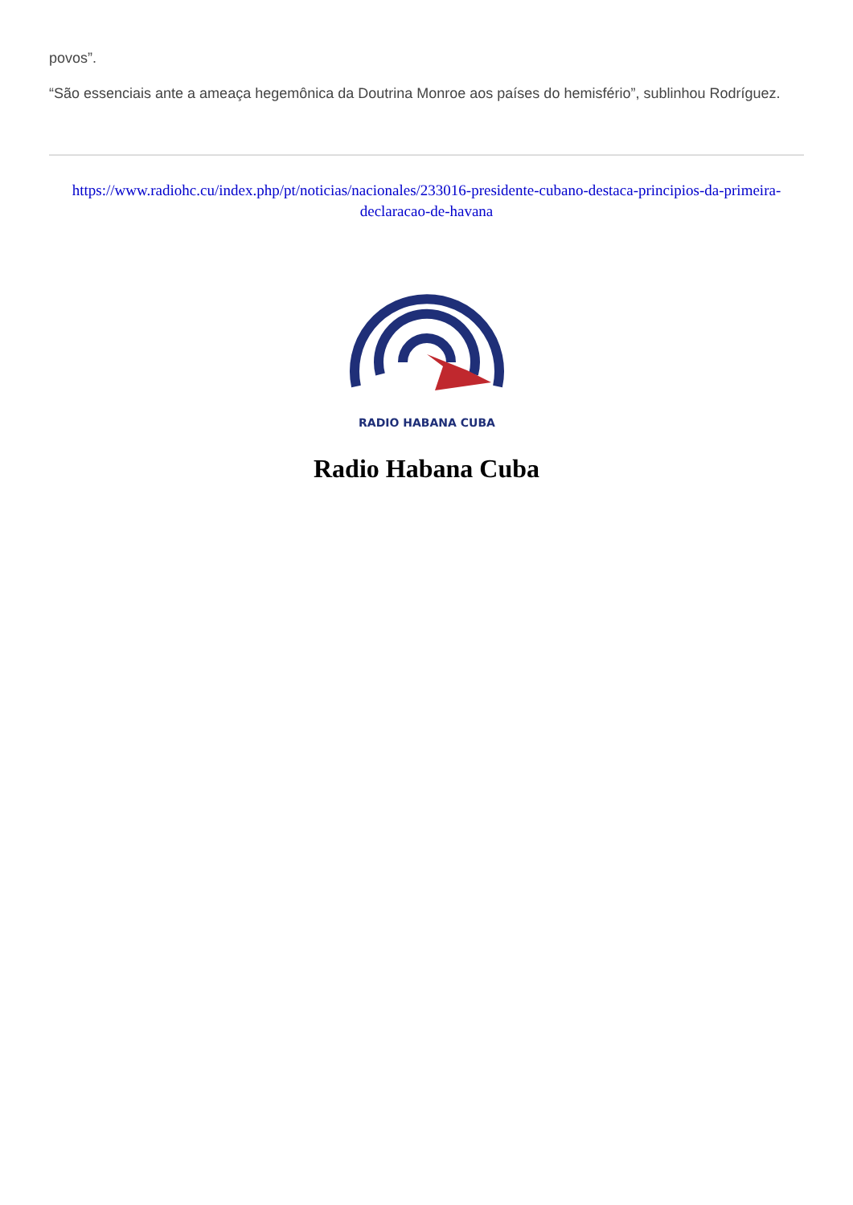povos”.
“São essenciais ante a ameaça hegemônica da Doutrina Monroe aos países do hemisfério”, sublinhou Rodríguez.
https://www.radiohc.cu/index.php/pt/noticias/nacionales/233016-presidente-cubano-destaca-principios-da-primeira-declaracao-de-havana
RADIO HABANA CUBA
Radio Habana Cuba